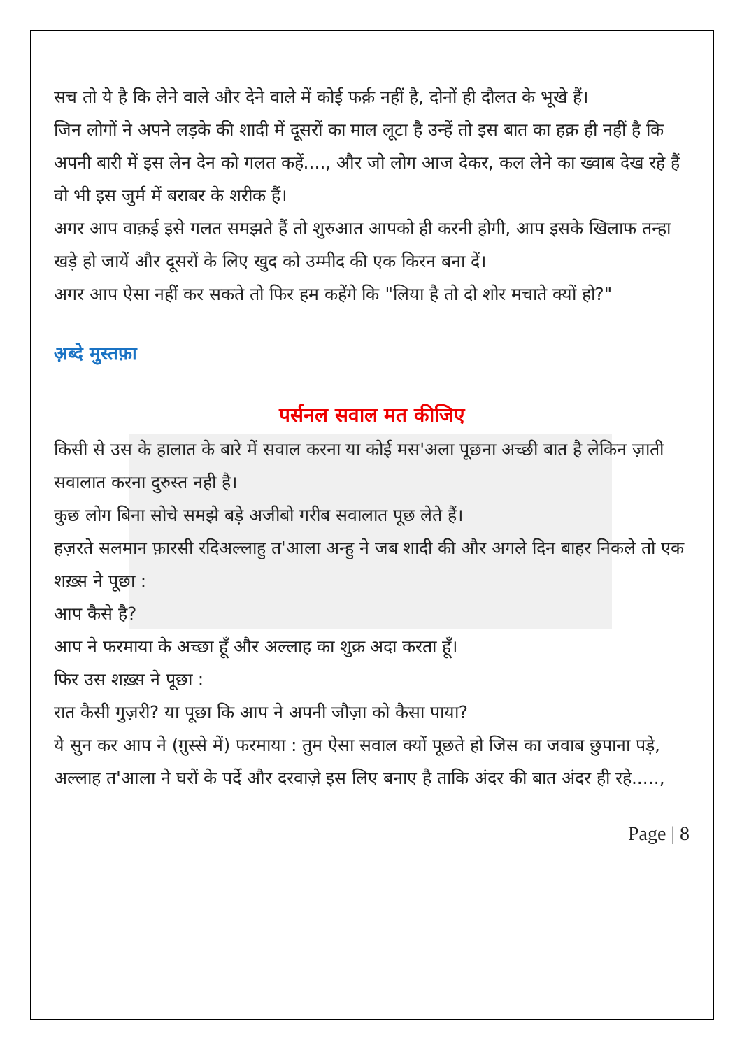सच तो ये है कि लेने वाले और देने वाले में कोई फर्क़ नहीं है, दोनों ही दौलत के भूखे हैं।
जिन लोगों ने अपने लड़के की शादी में दूसरों का माल लूटा है उन्हें तो इस बात का हक़ ही नहीं है कि अपनी बारी में इस लेन देन को गलत कहें...., और जो लोग आज देकर, कल लेने का ख्वाब देख रहे हैं वो भी इस जुर्म में बराबर के शरीक हैं।
अगर आप वाक़ई इसे गलत समझते हैं तो शुरुआत आपको ही करनी होगी, आप इसके खिलाफ तन्हा खड़े हो जायें और दूसरों के लिए खुद को उम्मीद की एक किरन बना दें।
अगर आप ऐसा नहीं कर सकते तो फिर हम कहेंगे कि "लिया है तो दो शोर मचाते क्यों हो?"
अ़ब्दे मुस्तफ़ा
पर्सनल सवाल मत कीजिए
किसी से उस के हालात के बारे में सवाल करना या कोई मस'अला पूछना अच्छी बात है लेकिन ज़ाती सवालात करना दुरुस्त नही है।
कुछ लोग बिना सोचे समझे बड़े अजीबो गरीब सवालात पूछ लेते हैं।
हज़रते सलमान फ़ारसी रदिअल्लाहु त'आला अन्हु ने जब शादी की और अगले दिन बाहर निकले तो एक शख़्स ने पूछा :
आप कैसे है?
आप ने फरमाया के अच्छा हूँ और अल्लाह का शुक्र अदा करता हूँ।
फिर उस शख़्स ने पूछा :
रात कैसी गुज़री? या पूछा कि आप ने अपनी जौज़ा को कैसा पाया?
ये सुन कर आप ने (ग़ुस्से में) फरमाया : तुम ऐसा सवाल क्यों पूछते हो जिस का जवाब छुपाना पड़े, अल्लाह त'आला ने घरों के पर्दे और दरवाज़े इस लिए बनाए है ताकि अंदर की बात अंदर ही रहे.....,
Page | 8